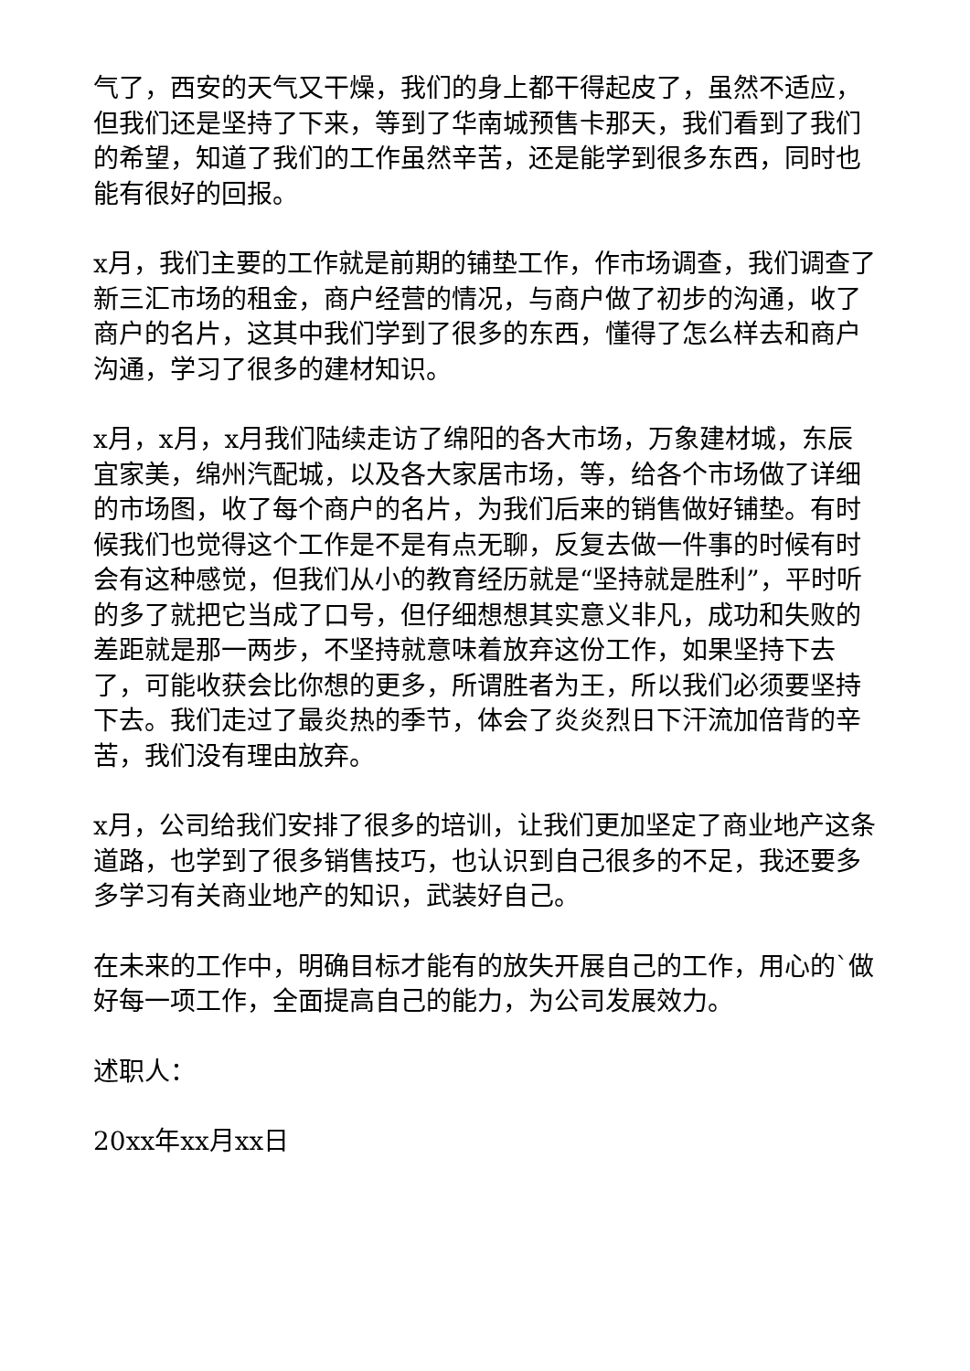气了，西安的天气又干燥，我们的身上都干得起皮了，虽然不适应，但我们还是坚持了下来，等到了华南城预售卡那天，我们看到了我们的希望，知道了我们的工作虽然辛苦，还是能学到很多东西，同时也能有很好的回报。
x月，我们主要的工作就是前期的铺垫工作，作市场调查，我们调查了新三汇市场的租金，商户经营的情况，与商户做了初步的沟通，收了商户的名片，这其中我们学到了很多的东西，懂得了怎么样去和商户沟通，学习了很多的建材知识。
x月，x月，x月我们陆续走访了绵阳的各大市场，万象建材城，东辰宜家美，绵州汽配城，以及各大家居市场，等，给各个市场做了详细的市场图，收了每个商户的名片，为我们后来的销售做好铺垫。有时候我们也觉得这个工作是不是有点无聊，反复去做一件事的时候有时会有这种感觉，但我们从小的教育经历就是“坚持就是胜利”，平时听的多了就把它当成了口号，但仔细想想其实意义非凡，成功和失败的差距就是那一两步，不坚持就意味着放弃这份工作，如果坚持下去了，可能收获会比你想的更多，所谓胜者为王，所以我们必须要坚持下去。我们走过了最炎热的季节，体会了炎炎烈日下汗流加倍背的辛苦，我们没有理由放弃。
x月，公司给我们安排了很多的培训，让我们更加坚定了商业地产这条道路，也学到了很多销售技巧，也认识到自己很多的不足，我还要多多学习有关商业地产的知识，武装好自己。
在未来的工作中，明确目标才能有的放失开展自己的工作，用心的`做好每一项工作，全面提高自己的能力，为公司发展效力。
述职人：
20xx年xx月xx日